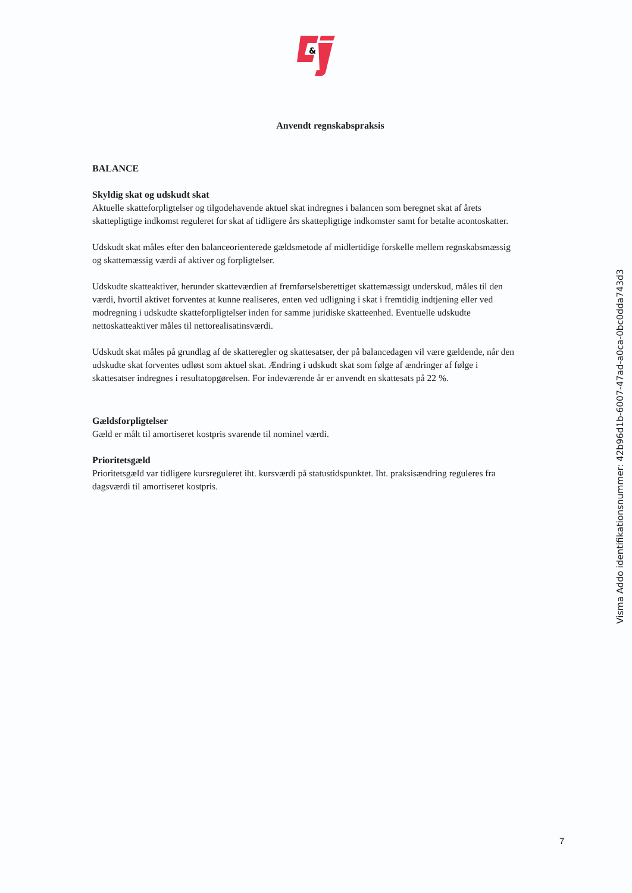&
Anvendt regnskabspraksis
BALANCE
Skyldig skat og udskudt skat
Aktuelle skatteforpligtelser og tilgodehavende aktuel skat indregnes i balancen som beregnet skat af årets skattepligtige indkomst reguleret for skat af tidligere års skattepligtige indkomster samt for betalte acontoskatter.
Udskudt skat måles efter den balanceorienterede gældsmetode af midlertidige forskelle mellem regnskabsmæssig og skattemæssig værdi af aktiver og forpligtelser.
Udskudte skatteaktiver, herunder skatteværdien af fremførselsberettiget skattemæssigt underskud, måles til den værdi, hvortil aktivet forventes at kunne realiseres, enten ved udligning i skat i fremtidig indtjening eller ved modregning i udskudte skatteforpligtelser inden for samme juridiske skatteenhed. Eventuelle udskudte nettoskatteaktiver måles til nettorealisatinsværdi.
Udskudt skat måles på grundlag af de skatteregler og skattesatser, der på balancedagen vil være gældende, når den udskudte skat forventes udløst som aktuel skat. Ændring i udskudt skat som følge af ændringer af følge i skattesatser indregnes i resultatopgørelsen. For indeværende år er anvendt en skattesats på 22 %.
Gældsforpligtelser
Gæld er målt til amortiseret kostpris svarende til nominel værdi.
Prioritetsgæld
Prioritetsgæld var tidligere kursreguleret iht. kursværdi på statustidspunktet. Iht. praksisændring reguleres fra dagsværdi til amortiseret kostpris.
Visma Addo identifikationsnummer: 42b96d1b-6007-47ad-a0ca-0bc0dda743d3
7